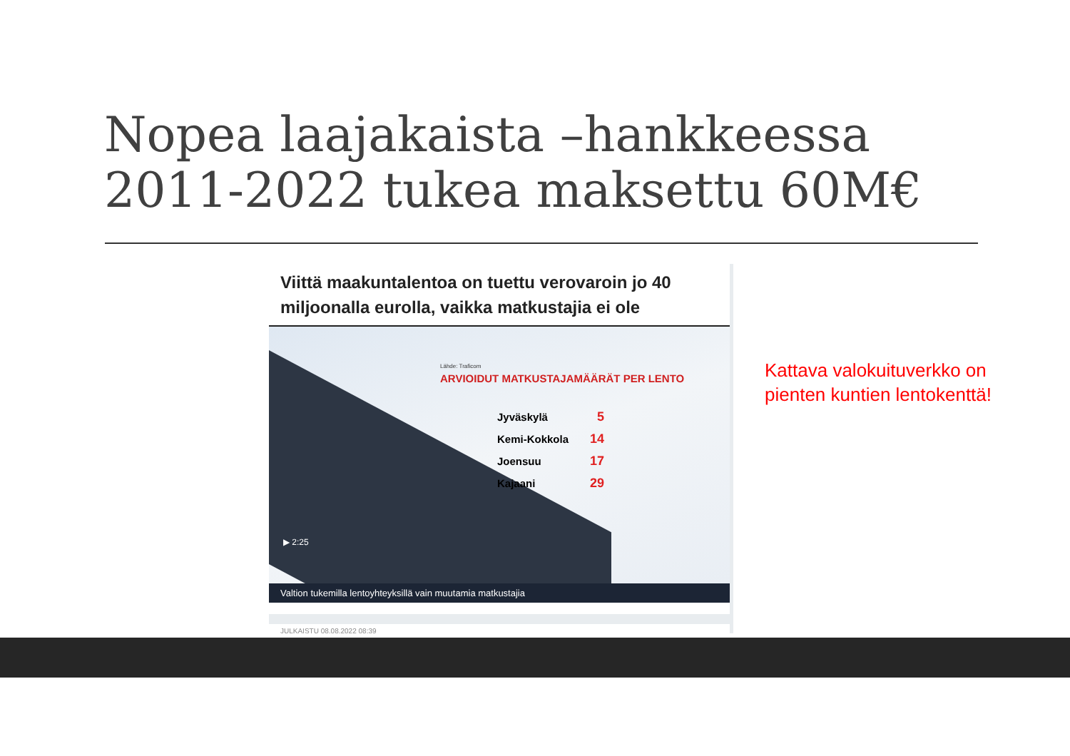Nopea laajakaista –hankkeessa
2011-2022 tukea maksettu 60M€
Viittä maakuntalentoa on tuettu verovaroin jo 40 miljoonalla eurolla, vaikka matkustajia ei ole
Lähde: Traficom
ARVIOIDUT MATKUSTAJAMÄÄRÄT PER LENTO
| Jyväskylä | 5 |
| Kemi-Kokkola | 14 |
| Joensuu | 17 |
| Kajaani | 29 |
▶ 2:25
Valtion tukemilla lentoyhteyksillä vain muutamia matkustajia
JULKAISTU 08.08.2022 08:39
Kattava valokuituverkko on
pienten kuntien lentokenttä!